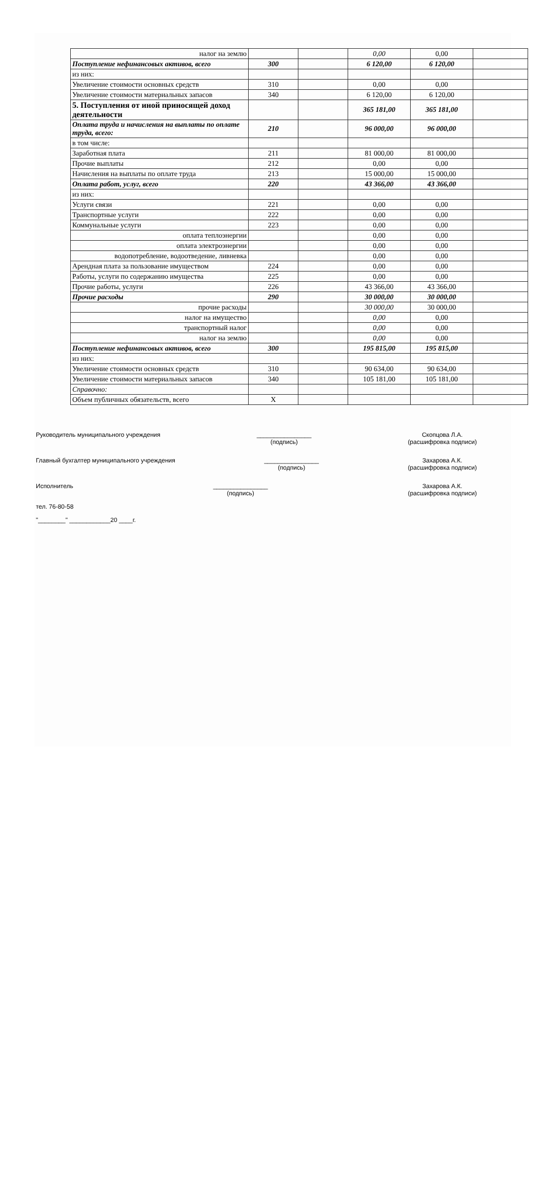| налог на землю | | | 0,00 | 0,00 | |
| Поступление нефинансовых активов, всего | 300 | | 6 120,00 | 6 120,00 | |
| из них: | | | | | |
| Увеличение стоимости основных средств | 310 | | 0,00 | 0,00 | |
| Увеличение стоимости материальных запасов | 340 | | 6 120,00 | 6 120,00 | |
| 5. Поступления от иной приносящей доход деятельности | | | 365 181,00 | 365 181,00 | |
| Оплата труда и начисления на выплаты по оплате труда, всего: | 210 | | 96 000,00 | 96 000,00 | |
| в том числе: | | | | | |
| Заработная плата | 211 | | 81 000,00 | 81 000,00 | |
| Прочие выплаты | 212 | | 0,00 | 0,00 | |
| Начисления на выплаты по оплате труда | 213 | | 15 000,00 | 15 000,00 | |
| Оплата работ, услуг, всего | 220 | | 43 366,00 | 43 366,00 | |
| из них: | | | | | |
| Услуги связи | 221 | | 0,00 | 0,00 | |
| Транспортные услуги | 222 | | 0,00 | 0,00 | |
| Коммунальные услуги | 223 | | 0,00 | 0,00 | |
| оплата теплоэнергии | | | 0,00 | 0,00 | |
| оплата электроэнергии | | | 0,00 | 0,00 | |
| водопотребление, водоотведение, ливневка | | | 0,00 | 0,00 | |
| Арендная плата за пользование имуществом | 224 | | 0,00 | 0,00 | |
| Работы, услуги по содержанию имущества | 225 | | 0,00 | 0,00 | |
| Прочие работы, услуги | 226 | | 43 366,00 | 43 366,00 | |
| Прочие расходы | 290 | | 30 000,00 | 30 000,00 | |
| прочие расходы | | | 30 000,00 | 30 000,00 | |
| налог на имущество | | | 0,00 | 0,00 | |
| транспортный налог | | | 0,00 | 0,00 | |
| налог на землю | | | 0,00 | 0,00 | |
| Поступление нефинансовых активов, всего | 300 | | 195 815,00 | 195 815,00 | |
| из них: | | | | | |
| Увеличение стоимости основных средств | 310 | | 90 634,00 | 90 634,00 | |
| Увеличение стоимости материальных запасов | 340 | | 105 181,00 | 105 181,00 | |
| Справочно: | | | | | |
| Объем публичных обязательств, всего | X | | | | |
Руководитель муниципального учреждения ________________
(подпись) Скопцова Л.А.
(расшифровка подписи)
Главный бухгалтер муниципального учреждения ________________
(подпись) Захарова А.К.
(расшифровка подписи)
Исполнитель ________________
(подпись) Захарова А.К.
(расшифровка подписи)
тел. 76-80-58
"________" ____________20 ____г.